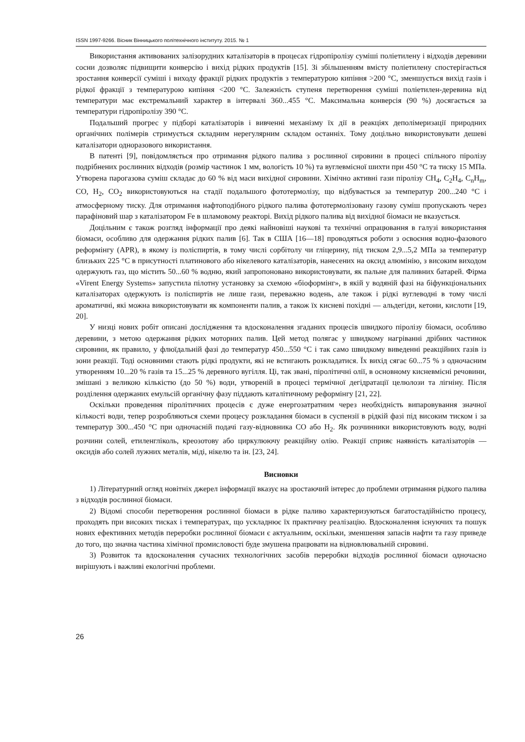ISSN 1997-9266. Вісник Вінницького політехнічного інституту. 2015. № 1
Використання активованих залізорудних каталізаторів в процесах гідропіролізу суміші поліетилену і відходів деревини сосни дозволяє підвищити конверсію і вихід рідких продуктів [15]. Зі збільшенням вмісту поліетилену спостерігається зростання конверсії суміші і виходу фракції рідких продуктів з температурою кипіння >200 °С, зменшується вихід газів і рідкої фракції з температурою кипіння <200 °С. Залежність ступеня перетворення суміші поліетилен-деревина від температури має екстремальний характер в інтервалі 360...455 °С. Максимальна конверсія (90 %) досягається за температури гідропіролізу 390 °С.
Подальший прогрес у підборі каталізаторів і вивченні механізму їх дії в реакціях деполімеризації природних органічних полімерів стримується складним нерегулярним складом останніх. Тому доцільно використовувати дешеві каталізатори одноразового використання.
В патенті [9], повідомляється про отримання рідкого палива з рослинної сировини в процесі спільного піролізу подрібнених рослинних відходів (розмір частинок 1 мм, вологість 10 %) та вуглевмісної шихти при 450 °С та тиску 15 МПа. Утворена парогазова суміш складає до 60 % від маси вихідної сировини. Хімічно активні гази піролізу CH<sub>4</sub>, C<sub>2</sub>H<sub>4</sub>, C<sub>n</sub>H<sub>m</sub>, CO, H<sub>2</sub>, CO<sub>2</sub> використовуються на стадії подальшого фототермолізу, що відбувається за температур 200...240 °С і атмосферному тиску. Для отримання нафтоподібного рідкого палива фототермолізовану газову суміш пропускають через парафіновий шар з каталізатором Fe в шламовому реакторі. Вихід рідкого палива від вихідної біомаси не вказується.
Доцільним є також розгляд інформації про деякі найновіші наукові та технічні опрацювання в галузі використання біомаси, особливо для одержання рідких палив [6]. Так в США [16—18] проводяться роботи з освоєння водно-фазового реформінгу (APR), в якому із поліспиртів, в тому числі сорбітолу чи гліцерину, під тиском 2,9...5,2 МПа за температур близьких 225 °С в присутності платинового або нікелевого каталізаторів, нанесених на оксид алюмінію, з високим виходом одержують газ, що містить 50...60 % водню, який запропоновано використовувати, як пальне для паливних батарей. Фірма «Virent Energy Systems» запустила пілотну установку за схемою «біоформінг», в якій у водяній фазі на біфункціональних каталізаторах одержують із поліспиртів не лише гази, переважно водень, але також і рідкі вуглеводні в тому числі ароматичні, які можна використовувати як компоненти палив, а також їх кисневі похідні — альдегіди, кетони, кислоти [19, 20].
У низці нових робіт описані дослідження та вдосконалення згаданих процесів швидкого піролізу біомаси, особливо деревини, з метою одержання рідких моторних палив. Цей метод полягає у швидкому нагріванні дрібних частинок сировини, як правило, у флюїдальній фазі до температур 450...550 °С і так само швидкому виведенні реакційних газів із зони реакції. Тоді основними стають рідкі продукти, які не встигають розкладатися. Їх вихід сягає 60...75 % з одночасним утворенням 10...20 % газів та 15...25 % деревного вугілля. Ці, так звані, піролітичні олії, в основному кисневмісні речовини, змішані з великою кількістю (до 50 %) води, утвореній в процесі термічної дегідратації целюлози та лігніну. Після розділення одержаних емульсій органічну фазу піддають каталітичному реформінгу [21, 22].
Оскільки проведення піролітичних процесів є дуже енергозатратним через необхідність випаровування значної кількості води, тепер розробляються схеми процесу розкладання біомаси в суспензії в рідкій фазі під високим тиском і за температур 300...450 °С при одночасній подачі газу-відновника СО або H<sub>2</sub>. Як розчинники використовують воду, водні розчини солей, етиленгліколь, креозотову або циркулюючу реакційну олію. Реакції сприяє наявність каталізаторів — оксидів або солей лужних металів, міді, нікелю та ін. [23, 24].
Висновки
1) Літературний огляд новітніх джерел інформації вказує на зростаючий інтерес до проблеми отримання рідкого палива з відходів рослинної біомаси.
2) Відомі способи перетворення рослинної біомаси в рідке паливо характеризуються багатостадійністю процесу, проходять при високих тисках і температурах, що ускладнює їх практичну реалізацію. Вдосконалення існуючих та пошук нових ефективних методів переробки рослинної біомаси є актуальним, оскільки, зменшення запасів нафти та газу приведе до того, що значна частина хімічної промисловості буде змушена працювати на відновлювальній сировині.
3) Розвиток та вдосконалення сучасних технологічних засобів переробки відходів рослинної біомаси одночасно вирішують і важливі екологічні проблеми.
26